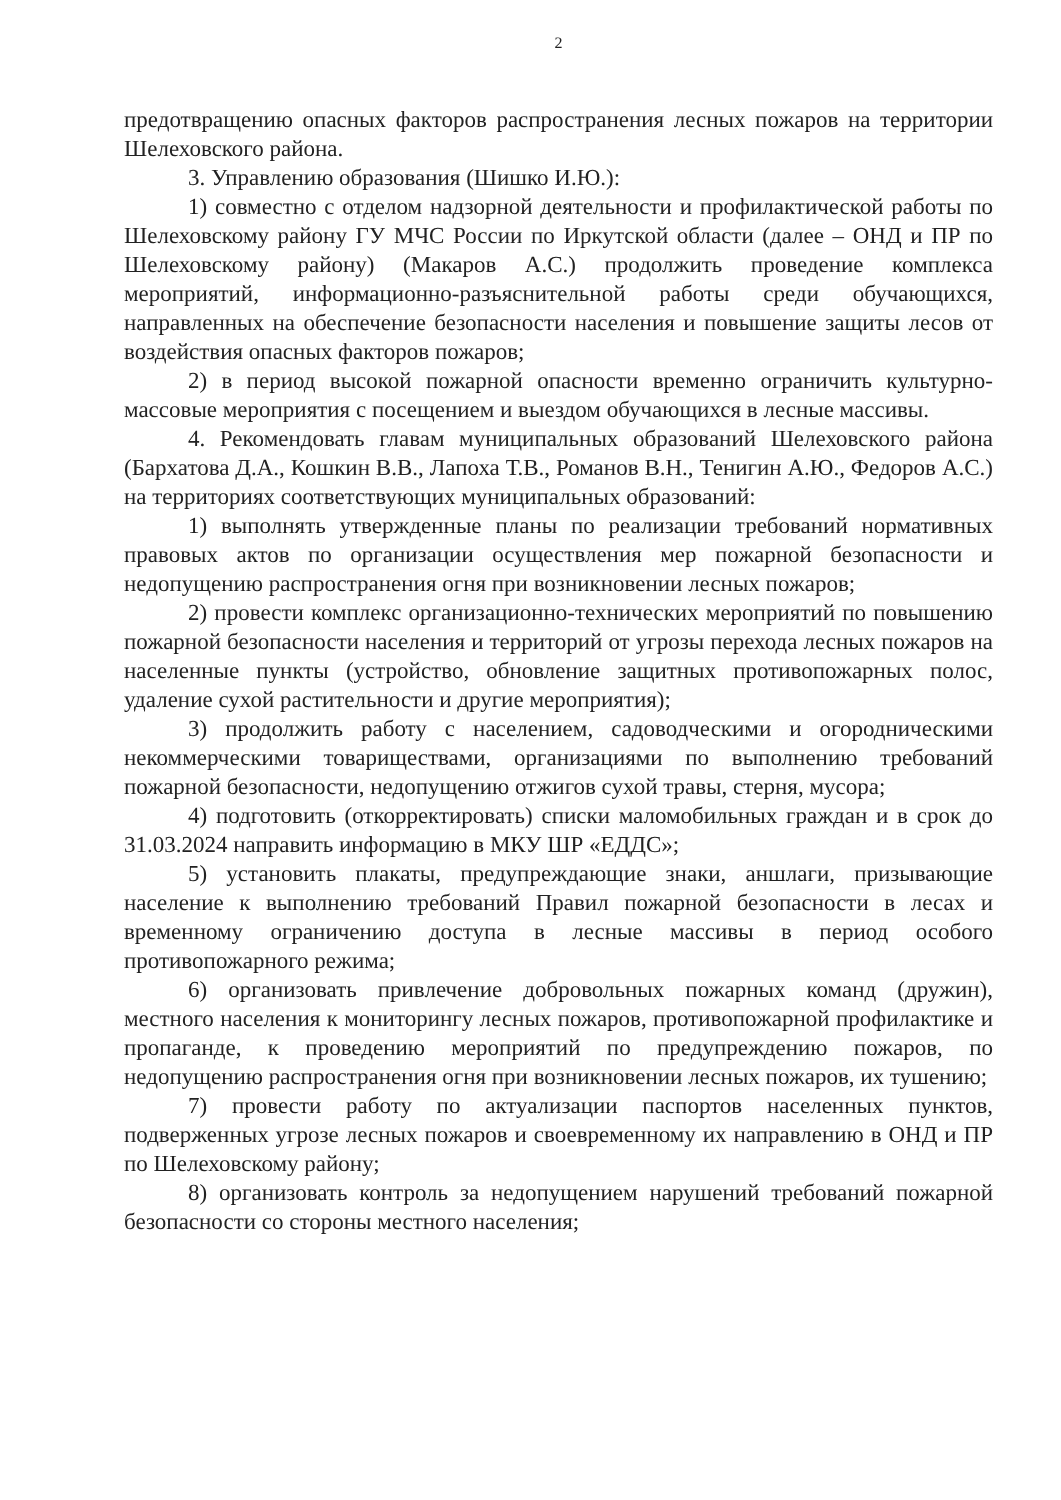2
предотвращению опасных факторов распространения лесных пожаров на территории Шелеховского района.
3. Управлению образования (Шишко И.Ю.):
1) совместно с отделом надзорной деятельности и профилактической работы по Шелеховскому району ГУ МЧС России по Иркутской области (далее – ОНД и ПР по Шелеховскому району) (Макаров А.С.) продолжить проведение комплекса мероприятий, информационно-разъяснительной работы среди обучающихся, направленных на обеспечение безопасности населения и повышение защиты лесов от воздействия опасных факторов пожаров;
2) в период высокой пожарной опасности временно ограничить культурно-массовые мероприятия с посещением и выездом обучающихся в лесные массивы.
4. Рекомендовать главам муниципальных образований Шелеховского района (Бархатова Д.А., Кошкин В.В., Лапоха Т.В., Романов В.Н., Тенигин А.Ю., Федоров А.С.) на территориях соответствующих муниципальных образований:
1) выполнять утвержденные планы по реализации требований нормативных правовых актов по организации осуществления мер пожарной безопасности и недопущению распространения огня при возникновении лесных пожаров;
2) провести комплекс организационно-технических мероприятий по повышению пожарной безопасности населения и территорий от угрозы перехода лесных пожаров на населенные пункты (устройство, обновление защитных противопожарных полос, удаление сухой растительности и другие мероприятия);
3) продолжить работу с населением, садоводческими и огородническими некоммерческими товариществами, организациями по выполнению требований пожарной безопасности, недопущению отжигов сухой травы, стерня, мусора;
4) подготовить (откорректировать) списки маломобильных граждан и в срок до 31.03.2024 направить информацию в МКУ ШР «ЕДДС»;
5) установить плакаты, предупреждающие знаки, аншлаги, призывающие население к выполнению требований Правил пожарной безопасности в лесах и временному ограничению доступа в лесные массивы в период особого противопожарного режима;
6) организовать привлечение добровольных пожарных команд (дружин), местного населения к мониторингу лесных пожаров, противопожарной профилактике и пропаганде, к проведению мероприятий по предупреждению пожаров, по недопущению распространения огня при возникновении лесных пожаров, их тушению;
7) провести работу по актуализации паспортов населенных пунктов, подверженных угрозе лесных пожаров и своевременному их направлению в ОНД и ПР по Шелеховскому району;
8) организовать контроль за недопущением нарушений требований пожарной безопасности со стороны местного населения;